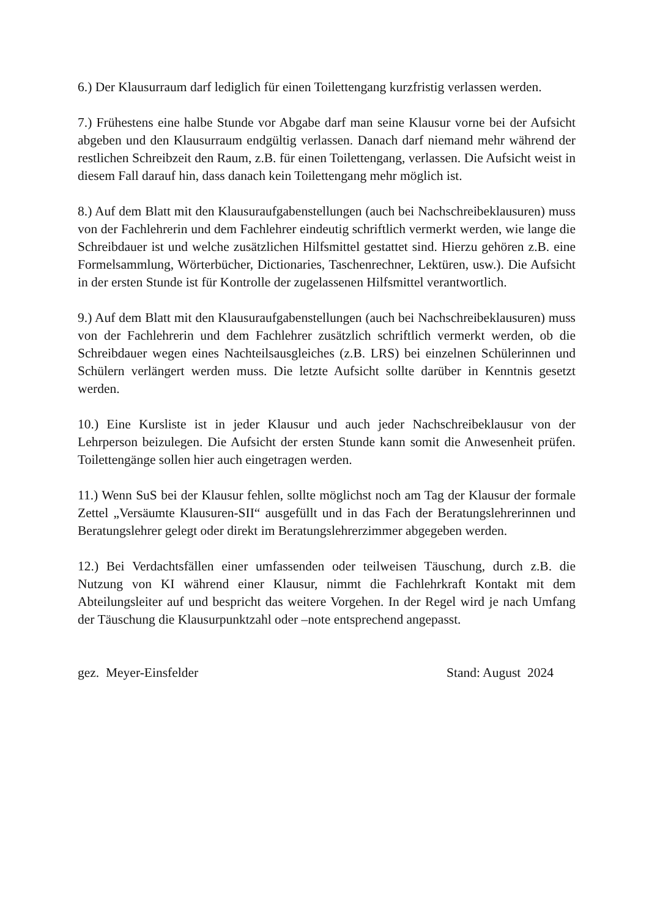6.) Der Klausurraum darf lediglich für einen Toilettengang kurzfristig verlassen werden.
7.) Frühestens eine halbe Stunde vor Abgabe darf man seine Klausur vorne bei der Aufsicht abgeben und den Klausurraum endgültig verlassen. Danach darf niemand mehr während der restlichen Schreibzeit den Raum, z.B. für einen Toilettengang, verlassen. Die Aufsicht weist in diesem Fall darauf hin, dass danach kein Toilettengang mehr möglich ist.
8.) Auf dem Blatt mit den Klausuraufgabenstellungen (auch bei Nachschreibeklausuren) muss von der Fachlehrerin und dem Fachlehrer eindeutig schriftlich vermerkt werden, wie lange die Schreibdauer ist und welche zusätzlichen Hilfsmittel gestattet sind. Hierzu gehören z.B. eine Formelsammlung, Wörterbücher, Dictionaries, Taschenrechner, Lektüren, usw.). Die Aufsicht in der ersten Stunde ist für Kontrolle der zugelassenen Hilfsmittel verantwortlich.
9.) Auf dem Blatt mit den Klausuraufgabenstellungen (auch bei Nachschreibeklausuren) muss von der Fachlehrerin und dem Fachlehrer zusätzlich schriftlich vermerkt werden, ob die Schreibdauer wegen eines Nachteilsausgleiches (z.B. LRS) bei einzelnen Schülerinnen und Schülern verlängert werden muss. Die letzte Aufsicht sollte darüber in Kenntnis gesetzt werden.
10.) Eine Kursliste ist in jeder Klausur und auch jeder Nachschreibeklausur von der Lehrperson beizulegen. Die Aufsicht der ersten Stunde kann somit die Anwesenheit prüfen. Toilettengänge sollen hier auch eingetragen werden.
11.) Wenn SuS bei der Klausur fehlen, sollte möglichst noch am Tag der Klausur der formale Zettel „Versäumte Klausuren-SII“ ausgefüllt und in das Fach der Beratungslehrerinnen und Beratungslehrer gelegt oder direkt im Beratungslehrerzimmer abgegeben werden.
12.) Bei Verdachtsfällen einer umfassenden oder teilweisen Täuschung, durch z.B. die Nutzung von KI während einer Klausur, nimmt die Fachlehrkraft Kontakt mit dem Abteilungsleiter auf und bespricht das weitere Vorgehen. In der Regel wird je nach Umfang der Täuschung die Klausurpunktzahl oder –note entsprechend angepasst.
gez. Meyer-Einsfelder Stand: August 2024